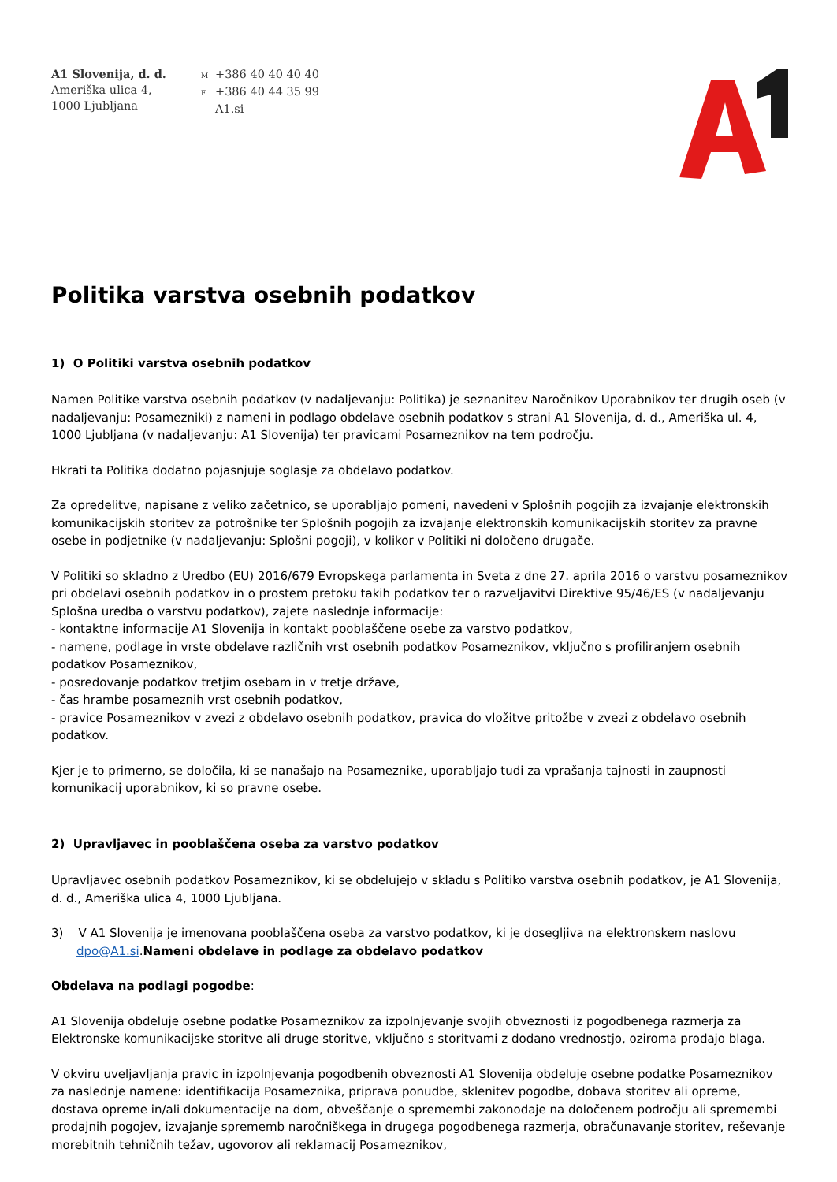A1 Slovenija, d. d.
Ameriška ulica 4,
1000 Ljubljana
M +386 40 40 40 40
F +386 40 44 35 99
A1.si
Politika varstva osebnih podatkov
1) O Politiki varstva osebnih podatkov
Namen Politike varstva osebnih podatkov (v nadaljevanju: Politika) je seznanitev Naročnikov Uporabnikov ter drugih oseb (v nadaljevanju: Posamezniki) z nameni in podlago obdelave osebnih podatkov s strani A1 Slovenija, d. d., Ameriška ul. 4, 1000 Ljubljana (v nadaljevanju: A1 Slovenija) ter pravicami Posameznikov na tem področju.
Hkrati ta Politika dodatno pojasnjuje soglasje za obdelavo podatkov.
Za opredelitve, napisane z veliko začetnico, se uporabljajo pomeni, navedeni v Splošnih pogojih za izvajanje elektronskih komunikacijskih storitev za potrošnike ter Splošnih pogojih za izvajanje elektronskih komunikacijskih storitev za pravne osebe in podjetnike (v nadaljevanju: Splošni pogoji), v kolikor v Politiki ni določeno drugače.
V Politiki so skladno z Uredbo (EU) 2016/679 Evropskega parlamenta in Sveta z dne 27. aprila 2016 o varstvu posameznikov pri obdelavi osebnih podatkov in o prostem pretoku takih podatkov ter o razveljavitvi Direktive 95/46/ES (v nadaljevanju Splošna uredba o varstvu podatkov), zajete naslednje informacije:
- kontaktne informacije A1 Slovenija in kontakt pooblaščene osebe za varstvo podatkov,
- namene, podlage in vrste obdelave različnih vrst osebnih podatkov Posameznikov, vključno s profiliranjem osebnih podatkov Posameznikov,
- posredovanje podatkov tretjim osebam in v tretje države,
- čas hrambe posameznih vrst osebnih podatkov,
- pravice Posameznikov v zvezi z obdelavo osebnih podatkov, pravica do vložitve pritožbe v zvezi z obdelavo osebnih podatkov.
Kjer je to primerno, se določila, ki se nanašajo na Posameznike, uporabljajo tudi za vprašanja tajnosti in zaupnosti komunikacij uporabnikov, ki so pravne osebe.
2) Upravljavec in pooblaščena oseba za varstvo podatkov
Upravljavec osebnih podatkov Posameznikov, ki se obdelujejo v skladu s Politiko varstva osebnih podatkov, je A1 Slovenija, d. d., Ameriška ulica 4, 1000 Ljubljana.
3) V A1 Slovenija je imenovana pooblaščena oseba za varstvo podatkov, ki je dosegljiva na elektronskem naslovu dpo@A1.si.Nameni obdelave in podlage za obdelavo podatkov
Obdelava na podlagi pogodbe:
A1 Slovenija obdeluje osebne podatke Posameznikov za izpolnjevanje svojih obveznosti iz pogodbenega razmerja za Elektronske komunikacijske storitve ali druge storitve, vključno s storitvami z dodano vrednostjo, oziroma prodajo blaga.
V okviru uveljavljanja pravic in izpolnjevanja pogodbenih obveznosti A1 Slovenija obdeluje osebne podatke Posameznikov za naslednje namene: identifikacija Posameznika, priprava ponudbe, sklenitev pogodbe, dobava storitev ali opreme, dostava opreme in/ali dokumentacije na dom, obveščanje o spremembi zakonodaje na določenem področju ali spremembi prodajnih pogojev, izvajanje sprememb naročniškega in drugega pogodbenega razmerja, obračunavanje storitev, reševanje morebitnih tehničnih težav, ugovorov ali reklamacij Posameznikov,